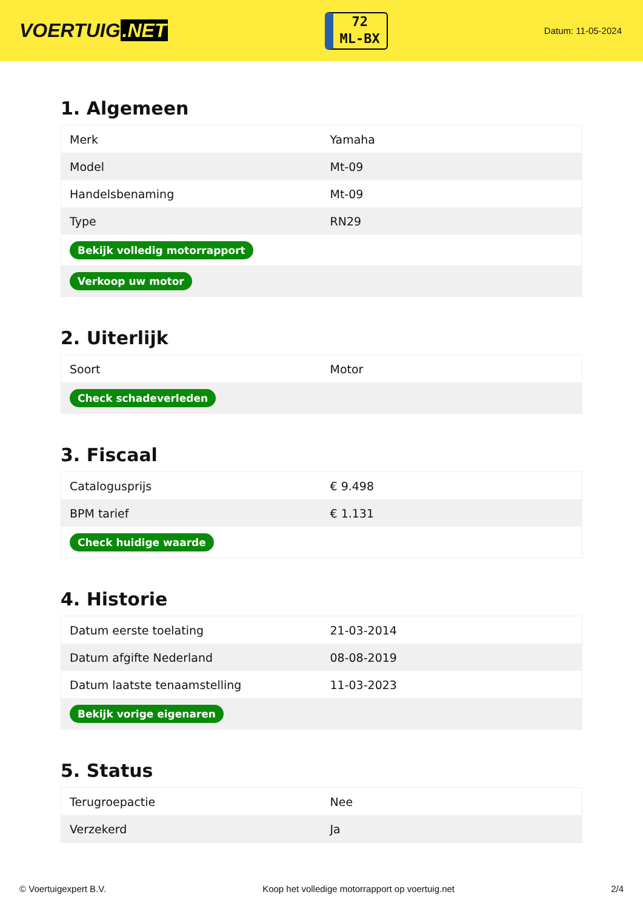VOERTUIG.NET
72
ML-BX
Datum: 11-05-2024
1. Algemeen
| Merk | Yamaha |
| Model | Mt-09 |
| Handelsbenaming | Mt-09 |
| Type | RN29 |
| Bekijk volledig motorrapport | |
| Verkoop uw motor | |
2. Uiterlijk
| Soort | Motor |
| Check schadeverleden | |
3. Fiscaal
| Catalogusprijs | € 9.498 |
| BPM tarief | € 1.131 |
| Check huidige waarde | |
4. Historie
| Datum eerste toelating | 21-03-2014 |
| Datum afgifte Nederland | 08-08-2019 |
| Datum laatste tenaamstelling | 11-03-2023 |
| Bekijk vorige eigenaren | |
5. Status
| Terugroepactie | Nee |
| Verzekerd | Ja |
© Voertuigexpert B.V. Koop het volledige motorrapport op voertuig.net 2/4